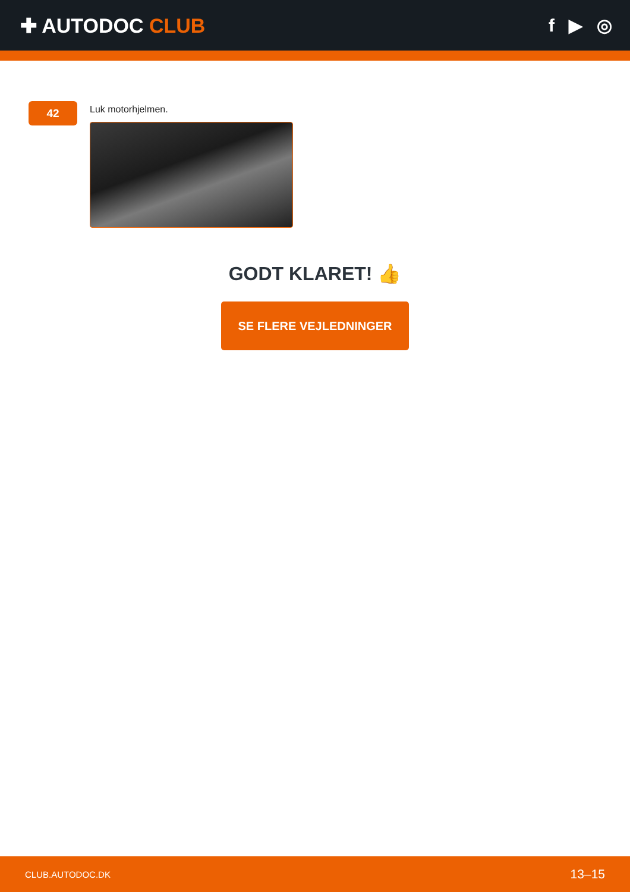✚ AUTODOC CLUB f ▶ ◎
42
Luk motorhjelmen.
GODT KLARET! 👍
SE FLERE VEJLEDNINGER
CLUB.AUTODOC.DK 13–15